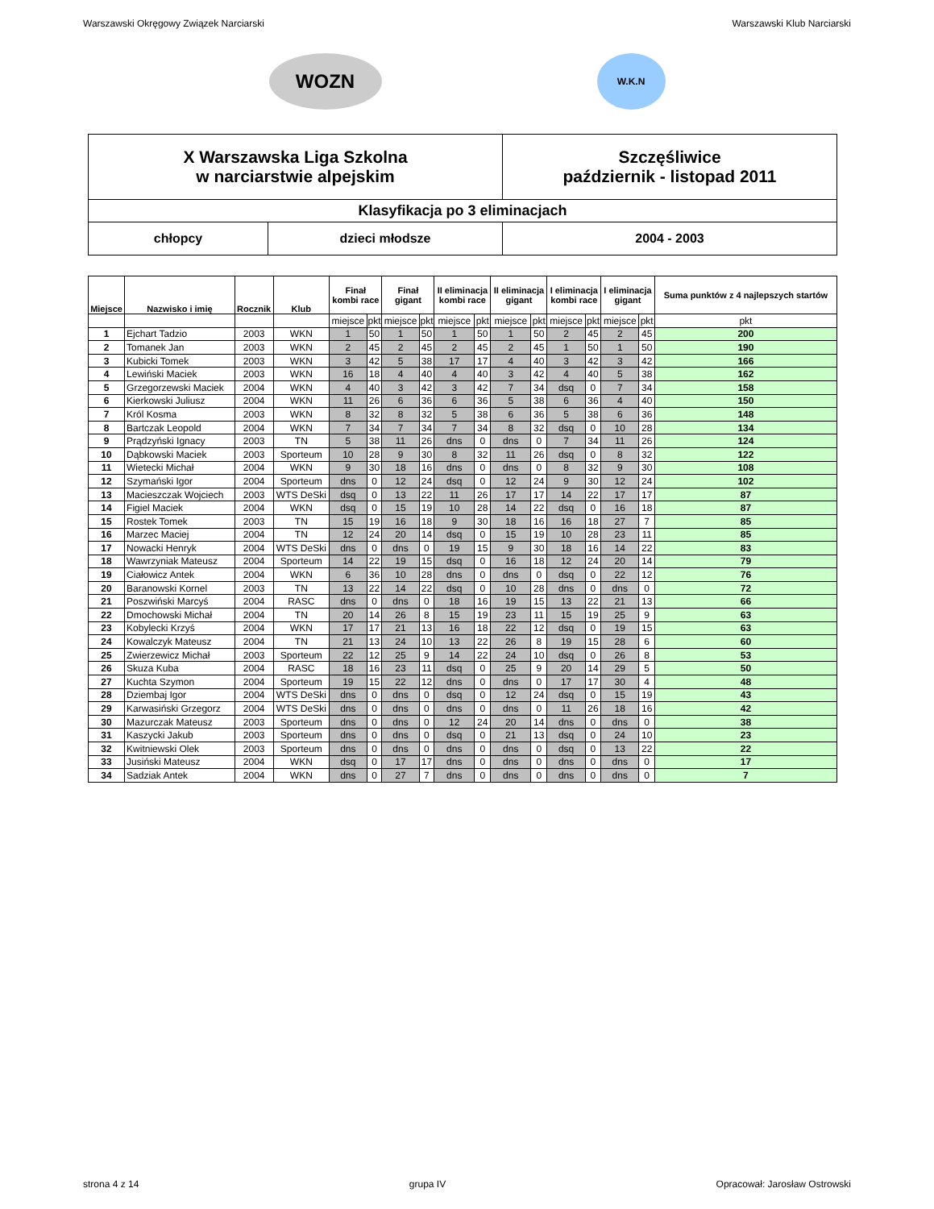Warszawski Okręgowy Związek Narciarski Warszawski Klub Narciarski
WOZN
W.K.N
| X Warszawska Liga Szkolna w narciarstwie alpejskim | | Szczęśliwice październik - listopad 2011 |
| Klasyfikacja po 3 eliminacjach | | |
| chłopcy | dzieci młodsze | 2004 - 2003 |
| Miejsce | Nazwisko i imię | Rocznik | Klub | Finał kombi race | | Finał gigant | | II eliminacja kombi race | | II eliminacja gigant | | I eliminacja kombi race | | I eliminacja gigant | | Suma punktów z 4 najlepszych startów |
| --- | --- | --- | --- | --- | --- | --- | --- | --- | --- | --- | --- | --- | --- | --- | --- | --- |
| | | | | miejsce | pkt | miejsce | pkt | miejsce | pkt | miejsce | pkt | miejsce | pkt | miejsce | pkt | pkt |
| 1 | Ejchart Tadzio | 2003 | WKN | 1 | 50 | 1 | 50 | 1 | 50 | 1 | 50 | 2 | 45 | 2 | 45 | 200 |
| 2 | Tomanek Jan | 2003 | WKN | 2 | 45 | 2 | 45 | 2 | 45 | 2 | 45 | 1 | 50 | 1 | 50 | 190 |
| 3 | Kubicki Tomek | 2003 | WKN | 3 | 42 | 5 | 38 | 17 | 17 | 4 | 40 | 3 | 42 | 3 | 42 | 166 |
| 4 | Lewiński Maciek | 2003 | WKN | 16 | 18 | 4 | 40 | 4 | 40 | 3 | 42 | 4 | 40 | 5 | 38 | 162 |
| 5 | Grzegorzewski Maciek | 2004 | WKN | 4 | 40 | 3 | 42 | 3 | 42 | 7 | 34 | dsq | 0 | 7 | 34 | 158 |
| 6 | Kierkowski Juliusz | 2004 | WKN | 11 | 26 | 6 | 36 | 6 | 36 | 5 | 38 | 6 | 36 | 4 | 40 | 150 |
| 7 | Król Kosma | 2003 | WKN | 8 | 32 | 8 | 32 | 5 | 38 | 6 | 36 | 5 | 38 | 6 | 36 | 148 |
| 8 | Bartczak Leopold | 2004 | WKN | 7 | 34 | 7 | 34 | 7 | 34 | 8 | 32 | dsq | 0 | 10 | 28 | 134 |
| 9 | Prądzyński Ignacy | 2003 | TN | 5 | 38 | 11 | 26 | dns | 0 | dns | 0 | 7 | 34 | 11 | 26 | 124 |
| 10 | Dąbkowski Maciek | 2003 | Sporteum | 10 | 28 | 9 | 30 | 8 | 32 | 11 | 26 | dsq | 0 | 8 | 32 | 122 |
| 11 | Wietecki Michał | 2004 | WKN | 9 | 30 | 18 | 16 | dns | 0 | dns | 0 | 8 | 32 | 9 | 30 | 108 |
| 12 | Szymański Igor | 2004 | Sporteum | dns | 0 | 12 | 24 | dsq | 0 | 12 | 24 | 9 | 30 | 12 | 24 | 102 |
| 13 | Macieszczak Wojciech | 2003 | WTS DeSki | dsq | 0 | 13 | 22 | 11 | 26 | 17 | 17 | 14 | 22 | 17 | 17 | 87 |
| 14 | Figiel Maciek | 2004 | WKN | dsq | 0 | 15 | 19 | 10 | 28 | 14 | 22 | dsq | 0 | 16 | 18 | 87 |
| 15 | Rostek Tomek | 2003 | TN | 15 | 19 | 16 | 18 | 9 | 30 | 18 | 16 | 16 | 18 | 27 | 7 | 85 |
| 16 | Marzec Maciej | 2004 | TN | 12 | 24 | 20 | 14 | dsq | 0 | 15 | 19 | 10 | 28 | 23 | 11 | 85 |
| 17 | Nowacki Henryk | 2004 | WTS DeSki | dns | 0 | dns | 0 | 19 | 15 | 9 | 30 | 18 | 16 | 14 | 22 | 83 |
| 18 | Wawrzyniak Mateusz | 2004 | Sporteum | 14 | 22 | 19 | 15 | dsq | 0 | 16 | 18 | 12 | 24 | 20 | 14 | 79 |
| 19 | Ciałowicz Antek | 2004 | WKN | 6 | 36 | 10 | 28 | dns | 0 | dns | 0 | dsq | 0 | 22 | 12 | 76 |
| 20 | Baranowski Kornel | 2003 | TN | 13 | 22 | 14 | 22 | dsq | 0 | 10 | 28 | dns | 0 | dns | 0 | 72 |
| 21 | Poszwiński Marcyś | 2004 | RASC | dns | 0 | dns | 0 | 18 | 16 | 19 | 15 | 13 | 22 | 21 | 13 | 66 |
| 22 | Dmochowski Michał | 2004 | TN | 20 | 14 | 26 | 8 | 15 | 19 | 23 | 11 | 15 | 19 | 25 | 9 | 63 |
| 23 | Kobylecki Krzyś | 2004 | WKN | 17 | 17 | 21 | 13 | 16 | 18 | 22 | 12 | dsq | 0 | 19 | 15 | 63 |
| 24 | Kowalczyk Mateusz | 2004 | TN | 21 | 13 | 24 | 10 | 13 | 22 | 26 | 8 | 19 | 15 | 28 | 6 | 60 |
| 25 | Zwierzewicz Michał | 2003 | Sporteum | 22 | 12 | 25 | 9 | 14 | 22 | 24 | 10 | dsq | 0 | 26 | 8 | 53 |
| 26 | Skuza Kuba | 2004 | RASC | 18 | 16 | 23 | 11 | dsq | 0 | 25 | 9 | 20 | 14 | 29 | 5 | 50 |
| 27 | Kuchta Szymon | 2004 | Sporteum | 19 | 15 | 22 | 12 | dns | 0 | dns | 0 | 17 | 17 | 30 | 4 | 48 |
| 28 | Dziembaj Igor | 2004 | WTS DeSki | dns | 0 | dns | 0 | dsq | 0 | 12 | 24 | dsq | 0 | 15 | 19 | 43 |
| 29 | Karwasiński Grzegorz | 2004 | WTS DeSki | dns | 0 | dns | 0 | dns | 0 | dns | 0 | 11 | 26 | 18 | 16 | 42 |
| 30 | Mazurczak Mateusz | 2003 | Sporteum | dns | 0 | dns | 0 | 12 | 24 | 20 | 14 | dns | 0 | dns | 0 | 38 |
| 31 | Kaszycki Jakub | 2003 | Sporteum | dns | 0 | dns | 0 | dsq | 0 | 21 | 13 | dsq | 0 | 24 | 10 | 23 |
| 32 | Kwitniewski Olek | 2003 | Sporteum | dns | 0 | dns | 0 | dns | 0 | dns | 0 | dsq | 0 | 13 | 22 | 22 |
| 33 | Jusiński Mateusz | 2004 | WKN | dsq | 0 | 17 | 17 | dns | 0 | dns | 0 | dns | 0 | dns | 0 | 17 |
| 34 | Sadziak Antek | 2004 | WKN | dns | 0 | 27 | 7 | dns | 0 | dns | 0 | dns | 0 | dns | 0 | 7 |
strona 4 z 14 grupa IV Opracował: Jarosław Ostrowski